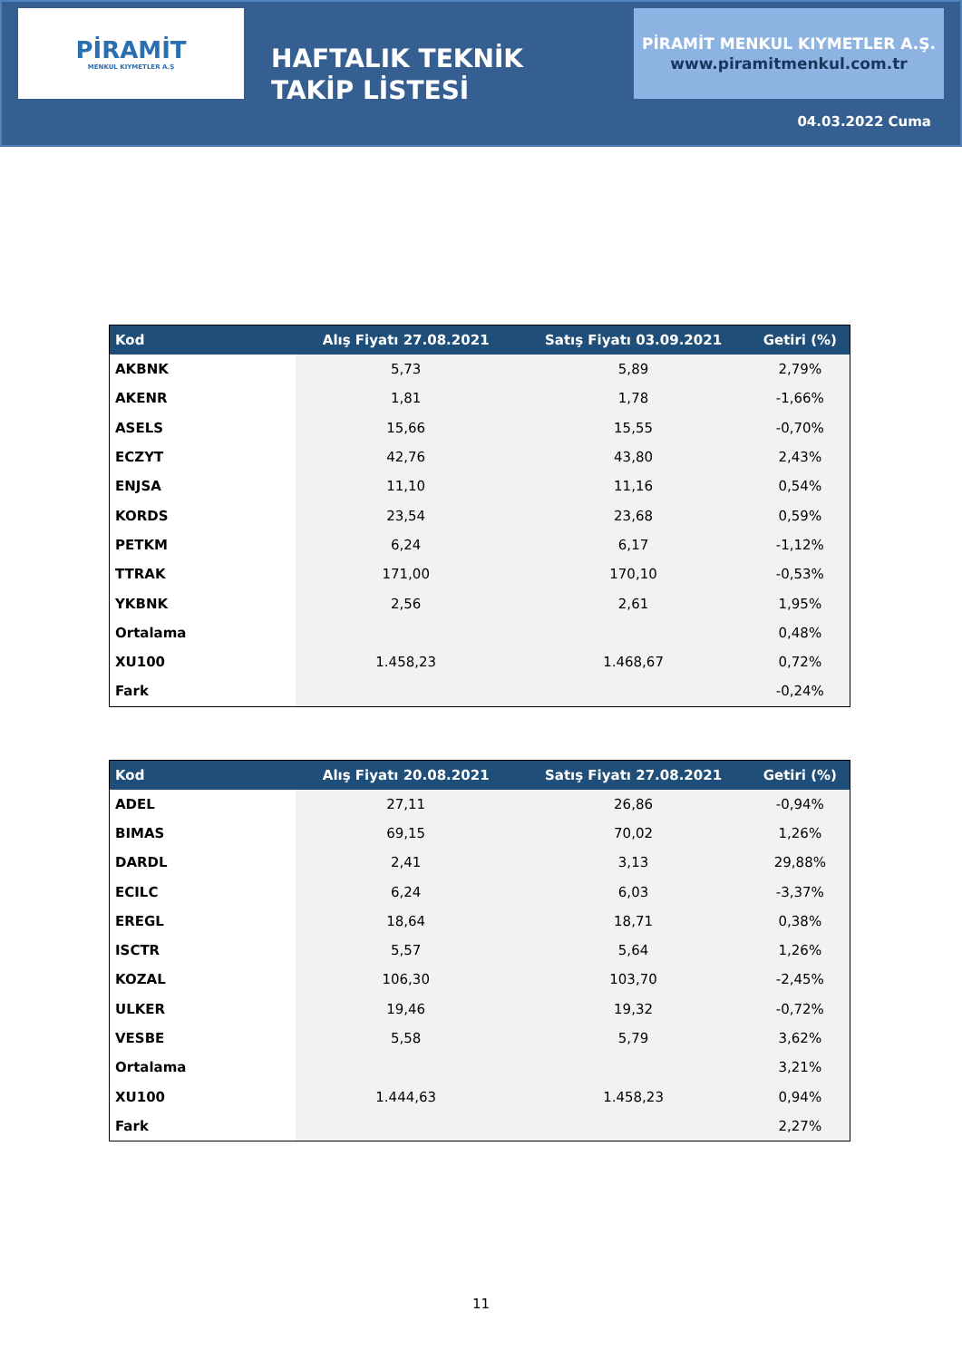PİRAMİT
MENKUL KIYMETLER A.Ş
HAFTALIK TEKNİK TAKİP LİSTESİ
PİRAMİT MENKUL KIYMETLER A.Ş.
www.piramitmenkul.com.tr
04.03.2022 Cuma
| Kod | Alış Fiyatı 27.08.2021 | Satış Fiyatı 03.09.2021 | Getiri (%) |
| --- | --- | --- | --- |
| AKBNK | 5,73 | 5,89 | 2,79% |
| AKENR | 1,81 | 1,78 | -1,66% |
| ASELS | 15,66 | 15,55 | -0,70% |
| ECZYT | 42,76 | 43,80 | 2,43% |
| ENJSA | 11,10 | 11,16 | 0,54% |
| KORDS | 23,54 | 23,68 | 0,59% |
| PETKM | 6,24 | 6,17 | -1,12% |
| TTRAK | 171,00 | 170,10 | -0,53% |
| YKBNK | 2,56 | 2,61 | 1,95% |
| Ortalama | | | 0,48% |
| XU100 | 1.458,23 | 1.468,67 | 0,72% |
| Fark | | | -0,24% |
| Kod | Alış Fiyatı 20.08.2021 | Satış Fiyatı 27.08.2021 | Getiri (%) |
| --- | --- | --- | --- |
| ADEL | 27,11 | 26,86 | -0,94% |
| BIMAS | 69,15 | 70,02 | 1,26% |
| DARDL | 2,41 | 3,13 | 29,88% |
| ECILC | 6,24 | 6,03 | -3,37% |
| EREGL | 18,64 | 18,71 | 0,38% |
| ISCTR | 5,57 | 5,64 | 1,26% |
| KOZAL | 106,30 | 103,70 | -2,45% |
| ULKER | 19,46 | 19,32 | -0,72% |
| VESBE | 5,58 | 5,79 | 3,62% |
| Ortalama | | | 3,21% |
| XU100 | 1.444,63 | 1.458,23 | 0,94% |
| Fark | | | 2,27% |
11